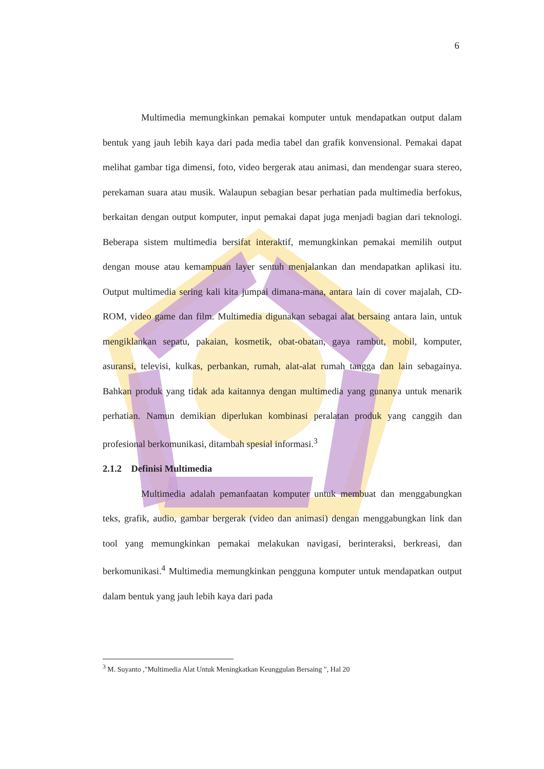6
Multimedia memungkinkan pemakai komputer untuk mendapatkan output dalam bentuk yang jauh lebih kaya dari pada media tabel dan grafik konvensional. Pemakai dapat melihat gambar tiga dimensi, foto, video bergerak atau animasi, dan mendengar suara stereo, perekaman suara atau musik. Walaupun sebagian besar perhatian pada multimedia berfokus, berkaitan dengan output komputer, input pemakai dapat juga menjadi bagian dari teknologi. Beberapa sistem multimedia bersifat interaktif, memungkinkan pemakai memilih output dengan mouse atau kemampuan layer sentuh menjalankan dan mendapatkan aplikasi itu. Output multimedia sering kali kita jumpai dimana-mana, antara lain di cover majalah, CD-ROM, video game dan film. Multimedia digunakan sebagai alat bersaing antara lain, untuk mengiklankan sepatu, pakaian, kosmetik, obat-obatan, gaya rambut, mobil, komputer, asuransi, televisi, kulkas, perbankan, rumah, alat-alat rumah tangga dan lain sebagainya. Bahkan produk yang tidak ada kaitannya dengan multimedia yang gunanya untuk menarik perhatian. Namun demikian diperlukan kombinasi peralatan produk yang canggih dan profesional berkomunikasi, ditambah spesial informasi.<sup>3</sup>
2.1.2 Definisi Multimedia
Multimedia adalah pemanfaatan komputer untuk membuat dan menggabungkan teks, grafik, audio, gambar bergerak (video dan animasi) dengan menggabungkan link dan tool yang memungkinkan pemakai melakukan navigasi, berinteraksi, berkreasi, dan berkomunikasi.<sup>4</sup> Multimedia memungkinkan pengguna komputer untuk mendapatkan output dalam bentuk yang jauh lebih kaya dari pada
<sup>3</sup> M. Suyanto ,"Multimedia Alat Untuk Meningkatkan Keunggulan Bersaing ", Hal 20